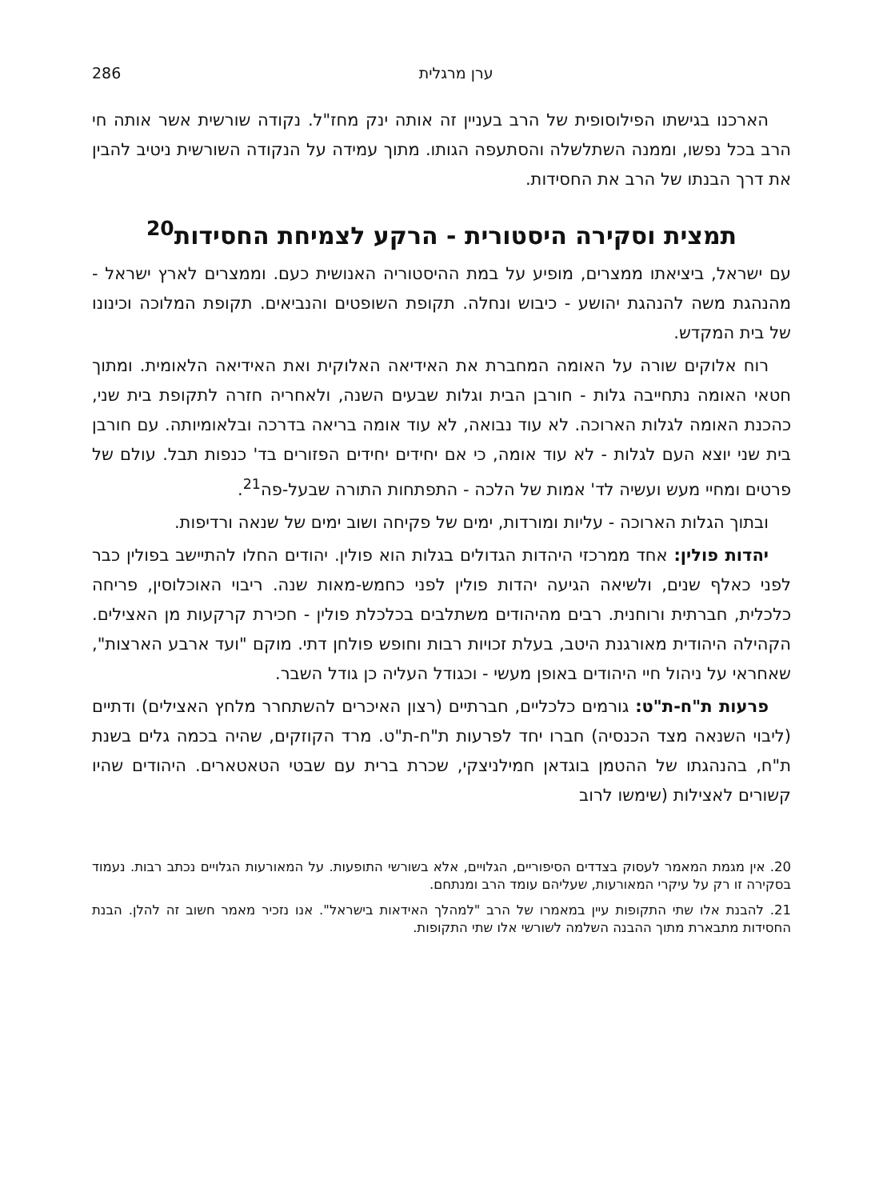ערן מרגלית 286
הארכנו בגישתו הפילוסופית של הרב בעניין זה אותה ינק מחז"ל. נקודה שורשית אשר אותה חי הרב בכל נפשו, וממנה השתלשלה והסתעפה הגותו. מתוך עמידה על הנקודה השורשית ניטיב להבין את דרך הבנתו של הרב את החסידות.
תמצית וסקירה היסטורית - הרקע לצמיחת החסידות<sup>20</sup>
עם ישראל, ביציאתו ממצרים, מופיע על במת ההיסטוריה האנושית כעם. וממצרים לארץ ישראל - מהנהגת משה להנהגת יהושע - כיבוש ונחלה. תקופת השופטים והנביאים. תקופת המלוכה וכינונו של בית המקדש.
רוח אלוקים שורה על האומה המחברת את האידיאה האלוקית ואת האידיאה הלאומית. ומתוך חטאי האומה נתחייבה גלות - חורבן הבית וגלות שבעים השנה, ולאחריה חזרה לתקופת בית שני, כהכנת האומה לגלות הארוכה. לא עוד נבואה, לא עוד אומה בריאה בדרכה ובלאומיותה. עם חורבן בית שני יוצא העם לגלות - לא עוד אומה, כי אם יחידים יחידים הפזורים בד' כנפות תבל. עולם של פרטים ומחיי מעש ועשיה לד' אמות של הלכה - התפתחות התורה שבעל-פה<sup>21</sup>.
ובתוך הגלות הארוכה - עליות ומורדות, ימים של פקיחה ושוב ימים של שנאה ורדיפות.
יהדות פולין: אחד ממרכזי היהדות הגדולים בגלות הוא פולין. יהודים החלו להתיישב בפולין כבר לפני כאלף שנים, ולשיאה הגיעה יהדות פולין לפני כחמש-מאות שנה. ריבוי האוכלוסין, פריחה כלכלית, חברתית ורוחנית. רבים מהיהודים משתלבים בכלכלת פולין - חכירת קרקעות מן האצילים. הקהילה היהודית מאורגנת היטב, בעלת זכויות רבות וחופש פולחן דתי. מוקם "ועד ארבע הארצות", שאחראי על ניהול חיי היהודים באופן מעשי - וכגודל העליה כן גודל השבר.
פרעות ת"ח-ת"ט: גורמים כלכליים, חברתיים (רצון האיכרים להשתחרר מלחץ האצילים) ודתיים (ליבוי השנאה מצד הכנסיה) חברו יחד לפרעות ת"ח-ת"ט. מרד הקוזקים, שהיה בכמה גלים בשנת ת"ח, בהנהגתו של ההטמן בוגדאן חמילניצקי, שכרת ברית עם שבטי הטאטארים. היהודים שהיו קשורים לאצילות (שימשו לרוב
20. אין מגמת המאמר לעסוק בצדדים הסיפוריים, הגלויים, אלא בשורשי התופעות. על המאורעות הגלויים נכתב רבות. נעמוד בסקירה זו רק על עיקרי המאורעות, שעליהם עומד הרב ומנתחם.
21. להבנת אלו שתי התקופות עיין במאמרו של הרב "למהלך האידאות בישראל". אנו נזכיר מאמר חשוב זה להלן. הבנת החסידות מתבארת מתוך ההבנה השלמה לשורשי אלו שתי התקופות.